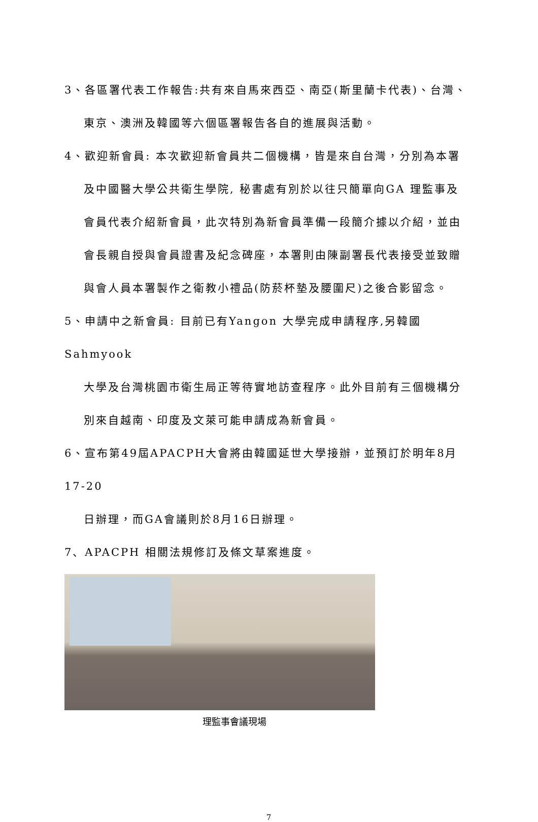3、各區署代表工作報告:共有來自馬來西亞、南亞(斯里蘭卡代表)、台灣、
東京、澳洲及韓國等六個區署報告各自的進展與活動。
4、歡迎新會員: 本次歡迎新會員共二個機構，皆是來自台灣，分別為本署
及中國醫大學公共衛生學院, 秘書處有別於以往只簡單向GA 理監事及
會員代表介紹新會員，此次特別為新會員準備一段簡介據以介紹，並由
會長親自授與會員證書及紀念碑座，本署則由陳副署長代表接受並致贈
與會人員本署製作之衛教小禮品(防菸杯墊及腰圍尺)之後合影留念。
5、申請中之新會員: 目前已有Yangon 大學完成申請程序,另韓國Sahmyook
大學及台灣桃園市衛生局正等待實地訪查程序。此外目前有三個機構分
別來自越南、印度及文萊可能申請成為新會員。
6、宣布第49屆APACPH大會將由韓國延世大學接辦，並預訂於明年8月17-20
日辦理，而GA會議則於8月16日辦理。
7、APACPH 相關法規修訂及條文草案進度。
理監事會議現場
7